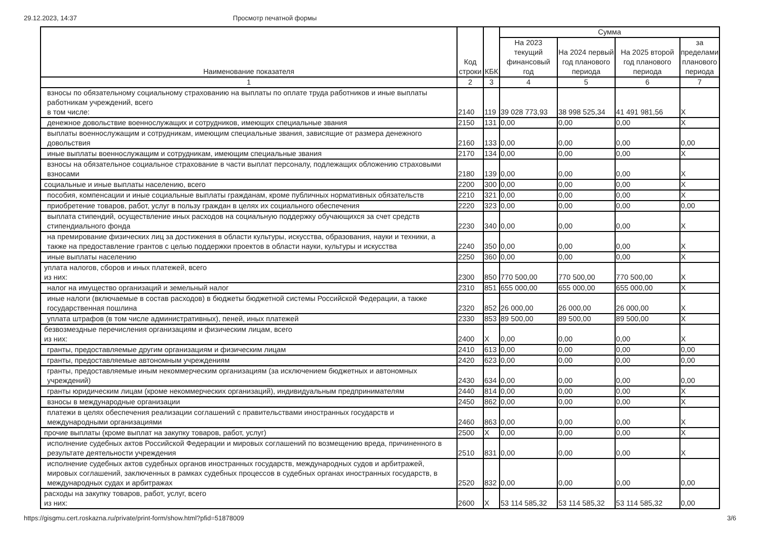29.12.2023, 14:37 Просмотр печатной формы
| Наименование показателя | Код строки | КБК | Сумма | | | |
| --- | --- | --- | --- | --- | --- | --- |
| | | | На 2023 текущий финансовый год | На 2024 первый год планового периода | На 2025 второй год планового периода | за пределами планового периода |
| 1 | 2 | 3 | 4 | 5 | 6 | 7 |
| взносы по обязательному социальному страхованию на выплаты по оплате труда работников и иные выплаты работникам учреждений, всего в том числе: | 2140 | 119 | 39 028 773,93 | 38 998 525,34 | 41 491 981,56 | X |
| денежное довольствие военнослужащих и сотрудников, имеющих специальные звания | 2150 | 131 | 0,00 | 0,00 | 0,00 | X |
| выплаты военнослужащим и сотрудникам, имеющим специальные звания, зависящие от размера денежного довольствия | 2160 | 133 | 0,00 | 0,00 | 0,00 | 0,00 |
| иные выплаты военнослужащим и сотрудникам, имеющим специальные звания | 2170 | 134 | 0,00 | 0,00 | 0,00 | X |
| взносы на обязательное социальное страхование в части выплат персоналу, подлежащих обложению страховыми взносами | 2180 | 139 | 0,00 | 0,00 | 0,00 | X |
| социальные и иные выплаты населению, всего | 2200 | 300 | 0,00 | 0,00 | 0,00 | X |
| пособия, компенсации и иные социальные выплаты гражданам, кроме публичных нормативных обязательств | 2210 | 321 | 0,00 | 0,00 | 0,00 | X |
| приобретение товаров, работ, услуг в пользу граждан в целях их социального обеспечения | 2220 | 323 | 0,00 | 0,00 | 0,00 | 0,00 |
| выплата стипендий, осуществление иных расходов на социальную поддержку обучающихся за счет средств стипендиального фонда | 2230 | 340 | 0,00 | 0,00 | 0,00 | X |
| на премирование физических лиц за достижения в области культуры, искусства, образования, науки и техники, а также на предоставление грантов с целью поддержки проектов в области науки, культуры и искусства | 2240 | 350 | 0,00 | 0,00 | 0,00 | X |
| иные выплаты населению | 2250 | 360 | 0,00 | 0,00 | 0,00 | X |
| уплата налогов, сборов и иных платежей, всего из них: | 2300 | 850 | 770 500,00 | 770 500,00 | 770 500,00 | X |
| налог на имущество организаций и земельный налог | 2310 | 851 | 655 000,00 | 655 000,00 | 655 000,00 | X |
| иные налоги (включаемые в состав расходов) в бюджеты бюджетной системы Российской Федерации, а также государственная пошлина | 2320 | 852 | 26 000,00 | 26 000,00 | 26 000,00 | X |
| уплата штрафов (в том числе административных), пеней, иных платежей | 2330 | 853 | 89 500,00 | 89 500,00 | 89 500,00 | X |
| безвозмездные перечисления организациям и физическим лицам, всего из них: | 2400 | X | 0,00 | 0,00 | 0,00 | X |
| гранты, предоставляемые другим организациям и физическим лицам | 2410 | 613 | 0,00 | 0,00 | 0,00 | 0,00 |
| гранты, предоставляемые автономным учреждениям | 2420 | 623 | 0,00 | 0,00 | 0,00 | 0,00 |
| гранты, предоставляемые иным некоммерческим организациям (за исключением бюджетных и автономных учреждений) | 2430 | 634 | 0,00 | 0,00 | 0,00 | 0,00 |
| гранты юридическим лицам (кроме некоммерческих организаций), индивидуальным предпринимателям | 2440 | 814 | 0,00 | 0,00 | 0,00 | X |
| взносы в международные организации | 2450 | 862 | 0,00 | 0,00 | 0,00 | X |
| платежи в целях обеспечения реализации соглашений с правительствами иностранных государств и международными организациями | 2460 | 863 | 0,00 | 0,00 | 0,00 | X |
| прочие выплаты (кроме выплат на закупку товаров, работ, услуг) | 2500 | X | 0,00 | 0,00 | 0,00 | X |
| исполнение судебных актов Российской Федерации и мировых соглашений по возмещению вреда, причиненного в результате деятельности учреждения | 2510 | 831 | 0,00 | 0,00 | 0,00 | X |
| исполнение судебных актов судебных органов иностранных государств, международных судов и арбитражей, мировых соглашений, заключенных в рамках судебных процессов в судебных органах иностранных государств, в международных судах и арбитражах | 2520 | 832 | 0,00 | 0,00 | 0,00 | 0,00 |
| расходы на закупку товаров, работ, услуг, всего из них: | 2600 | X | 53 114 585,32 | 53 114 585,32 | 53 114 585,32 | 0,00 |
https://gisgmu.cert.roskazna.ru/private/print-form/show.html?pfid=51878009 3/6